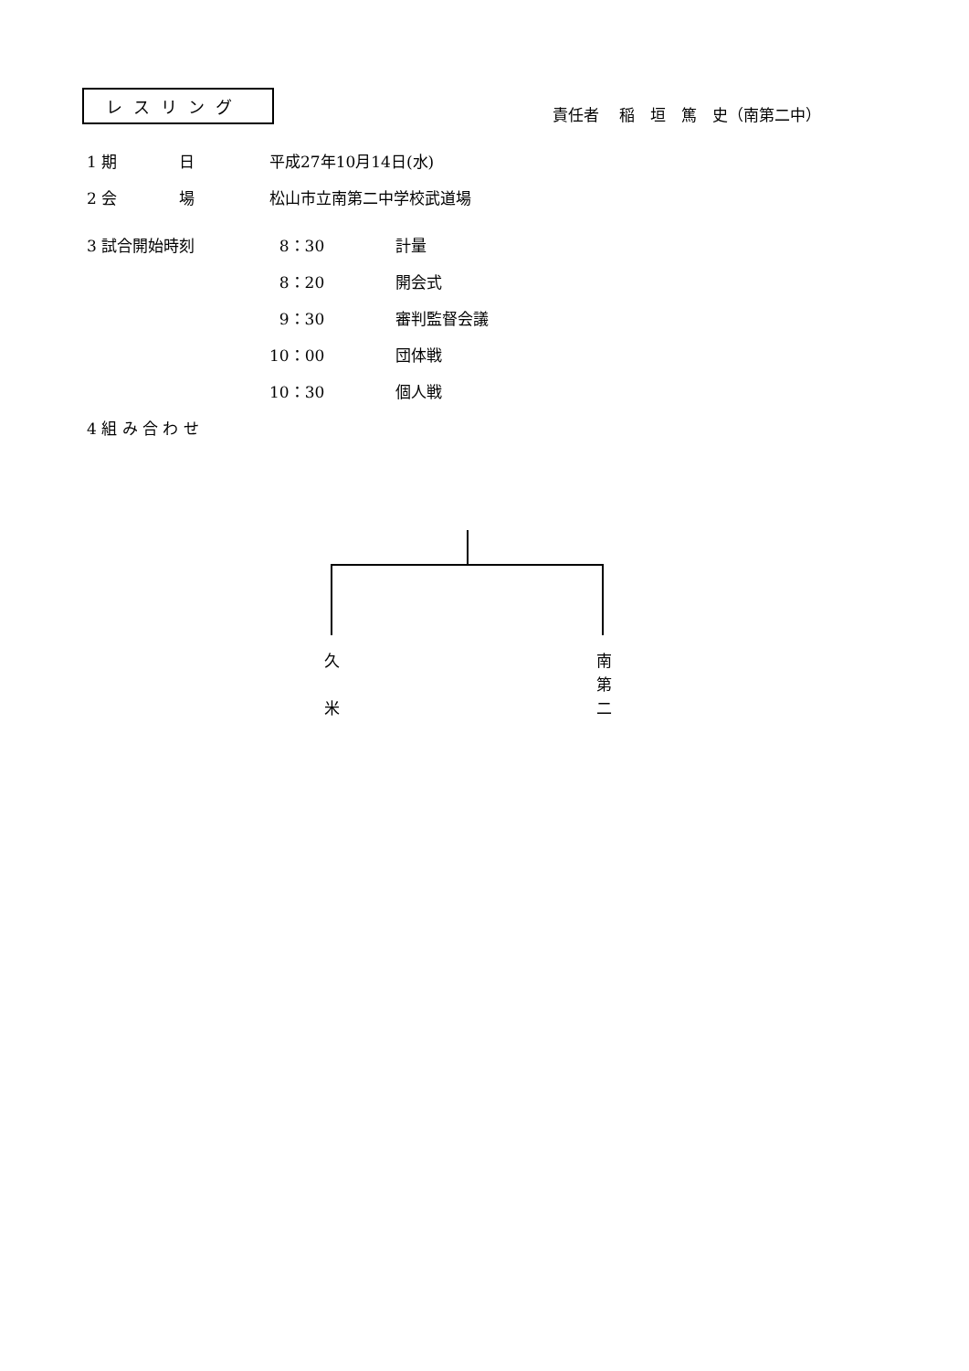レスリング
責任者　 稲　垣　篤　史（南第二中）
1 期　　　　日 平成27年10月14日(水)
2 会　　　　場 松山市立南第二中学校武道場
3 試合開始時刻 8：30 計量
8：20 開会式
9：30 審判監督会議
10：00 団体戦
10：30 個人戦
4 組 み 合 わ せ
久
米
南
第
二